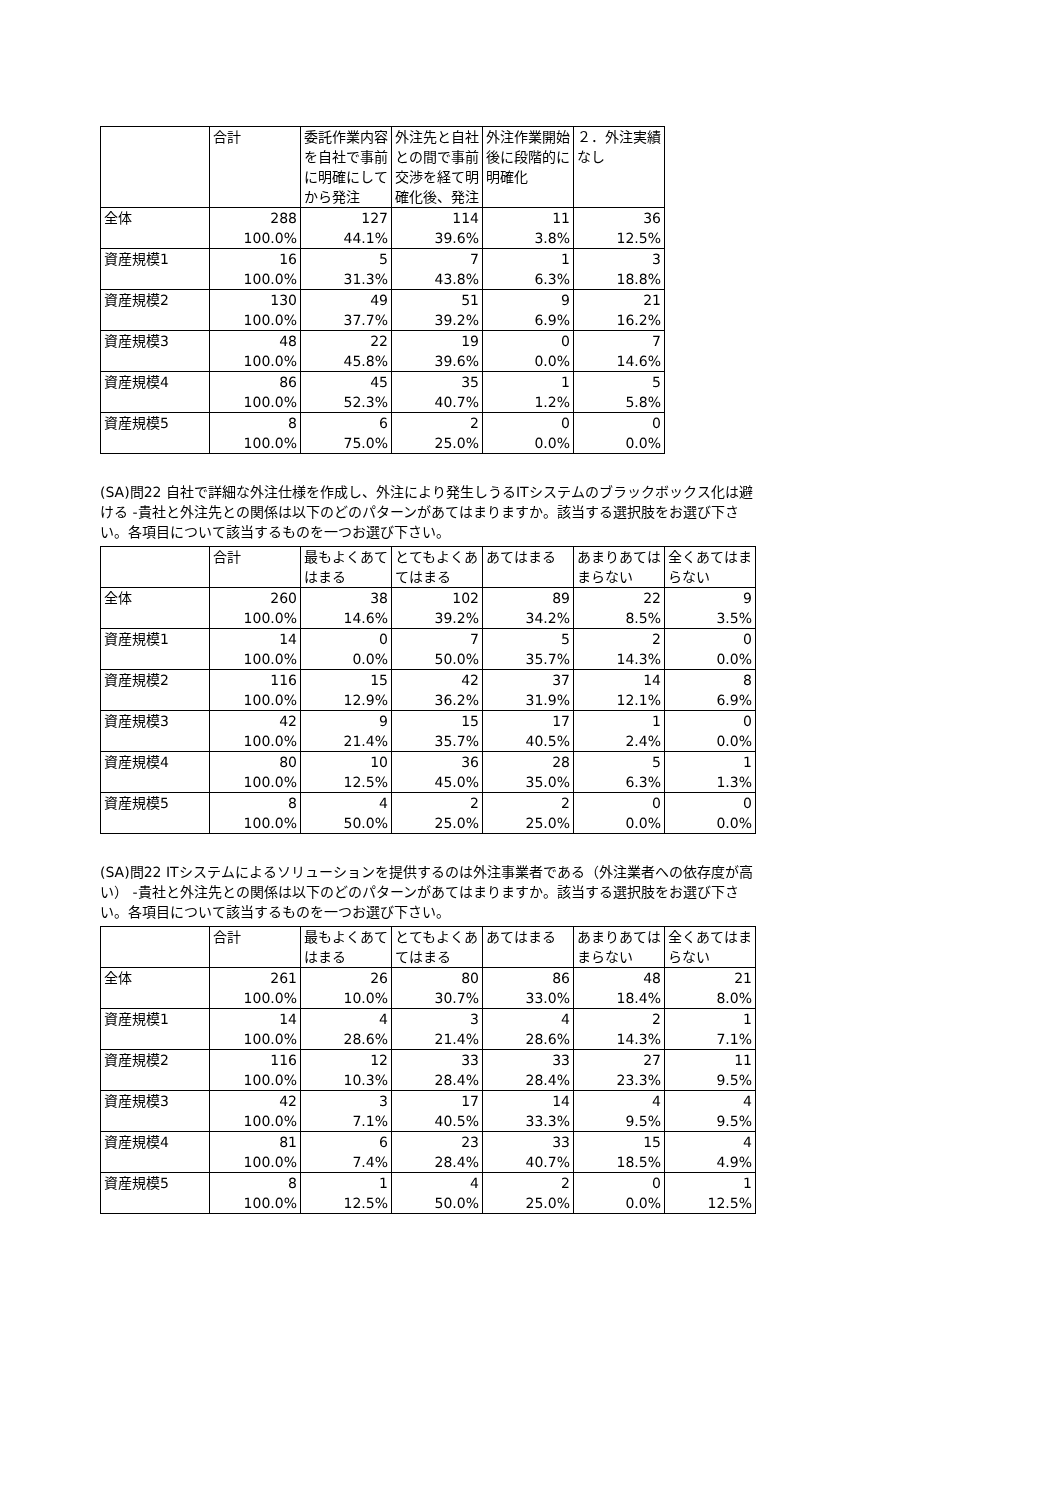| | 合計 | 委託作業内容を自社で事前に明確にしてから発注 | 外注先と自社との間で事前交渉を経て明確化後、発注 | 外注作業開始後に段階的に明確化 | ２．外注実績なし |
| --- | --- | --- | --- | --- | --- |
| 全体 | 288 | 127 | 114 | 11 | 36 |
| | 100.0% | 44.1% | 39.6% | 3.8% | 12.5% |
| 資産規模1 | 16 | 5 | 7 | 1 | 3 |
| | 100.0% | 31.3% | 43.8% | 6.3% | 18.8% |
| 資産規模2 | 130 | 49 | 51 | 9 | 21 |
| | 100.0% | 37.7% | 39.2% | 6.9% | 16.2% |
| 資産規模3 | 48 | 22 | 19 | 0 | 7 |
| | 100.0% | 45.8% | 39.6% | 0.0% | 14.6% |
| 資産規模4 | 86 | 45 | 35 | 1 | 5 |
| | 100.0% | 52.3% | 40.7% | 1.2% | 5.8% |
| 資産規模5 | 8 | 6 | 2 | 0 | 0 |
| | 100.0% | 75.0% | 25.0% | 0.0% | 0.0% |
(SA)問22 自社で詳細な外注仕様を作成し、外注により発生しうるITシステムのブラックボックス化は避ける -貴社と外注先との関係は以下のどのパターンがあてはまりますか。該当する選択肢をお選び下さい。各項目について該当するものを一つお選び下さい。
| | 合計 | 最もよくあてはまる | とてもよくあてはまる | あてはまる | あまりあてはまらない | 全くあてはまらない |
| --- | --- | --- | --- | --- | --- | --- |
| 全体 | 260 | 38 | 102 | 89 | 22 | 9 |
| | 100.0% | 14.6% | 39.2% | 34.2% | 8.5% | 3.5% |
| 資産規模1 | 14 | 0 | 7 | 5 | 2 | 0 |
| | 100.0% | 0.0% | 50.0% | 35.7% | 14.3% | 0.0% |
| 資産規模2 | 116 | 15 | 42 | 37 | 14 | 8 |
| | 100.0% | 12.9% | 36.2% | 31.9% | 12.1% | 6.9% |
| 資産規模3 | 42 | 9 | 15 | 17 | 1 | 0 |
| | 100.0% | 21.4% | 35.7% | 40.5% | 2.4% | 0.0% |
| 資産規模4 | 80 | 10 | 36 | 28 | 5 | 1 |
| | 100.0% | 12.5% | 45.0% | 35.0% | 6.3% | 1.3% |
| 資産規模5 | 8 | 4 | 2 | 2 | 0 | 0 |
| | 100.0% | 50.0% | 25.0% | 25.0% | 0.0% | 0.0% |
(SA)問22 ITシステムによるソリューションを提供するのは外注事業者である（外注業者への依存度が高い） -貴社と外注先との関係は以下のどのパターンがあてはまりますか。該当する選択肢をお選び下さい。各項目について該当するものを一つお選び下さい。
| | 合計 | 最もよくあてはまる | とてもよくあてはまる | あてはまる | あまりあてはまらない | 全くあてはまらない |
| --- | --- | --- | --- | --- | --- | --- |
| 全体 | 261 | 26 | 80 | 86 | 48 | 21 |
| | 100.0% | 10.0% | 30.7% | 33.0% | 18.4% | 8.0% |
| 資産規模1 | 14 | 4 | 3 | 4 | 2 | 1 |
| | 100.0% | 28.6% | 21.4% | 28.6% | 14.3% | 7.1% |
| 資産規模2 | 116 | 12 | 33 | 33 | 27 | 11 |
| | 100.0% | 10.3% | 28.4% | 28.4% | 23.3% | 9.5% |
| 資産規模3 | 42 | 3 | 17 | 14 | 4 | 4 |
| | 100.0% | 7.1% | 40.5% | 33.3% | 9.5% | 9.5% |
| 資産規模4 | 81 | 6 | 23 | 33 | 15 | 4 |
| | 100.0% | 7.4% | 28.4% | 40.7% | 18.5% | 4.9% |
| 資産規模5 | 8 | 1 | 4 | 2 | 0 | 1 |
| | 100.0% | 12.5% | 50.0% | 25.0% | 0.0% | 12.5% |